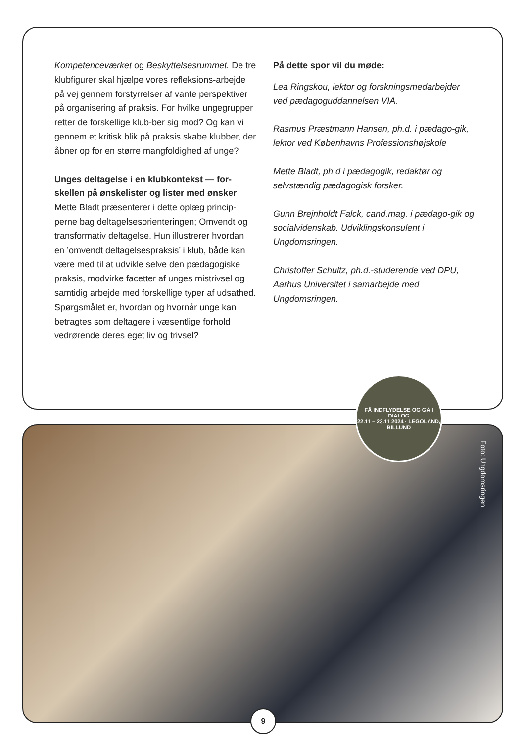Kompetenceværket og Beskyttelsesrummet. De tre klubfigurer skal hjælpe vores refleksions-arbejde på vej gennem forstyrrelser af vante perspektiver på organisering af praksis. For hvilke ungegrupper retter de forskellige klub-ber sig mod? Og kan vi gennem et kritisk blik på praksis skabe klubber, der åbner op for en større mangfoldighed af unge?
Unges deltagelse i en klubkontekst — for-skellen på ønskelister og lister med ønsker
Mette Bladt præsenterer i dette oplæg princip-perne bag deltagelsesorienteringen; Omvendt og transformativ deltagelse. Hun illustrerer hvordan en ’omvendt deltagelsespraksis’ i klub, både kan være med til at udvikle selve den pædagogiske praksis, modvirke facetter af unges mistrivsel og samtidig arbejde med forskellige typer af udsathed. Spørgsmålet er, hvordan og hvornår unge kan betragtes som deltagere i væsentlige forhold vedrørende deres eget liv og trivsel?
På dette spor vil du møde:
Lea Ringskou, lektor og forskningsmedarbejder ved pædagoguddannelsen VIA.
Rasmus Præstmann Hansen, ph.d. i pædago-gik, lektor ved Københavns Professionshøjskole
Mette Bladt, ph.d i pædagogik, redaktør og selvstændig pædagogisk forsker.
Gunn Brejnholdt Falck, cand.mag. i pædago-gik og socialvidenskab. Udviklingskonsulent i Ungdomsringen.
Christoffer Schultz, ph.d.-studerende ved DPU, Aarhus Universitet i samarbejde med Ungdomsringen.
Foto: Ungdomsringen
FÅ INDFLYDELSE OG GÅ I DIALOG
22.11 – 23.11 2024 · LEGOLAND, BILLUND
9